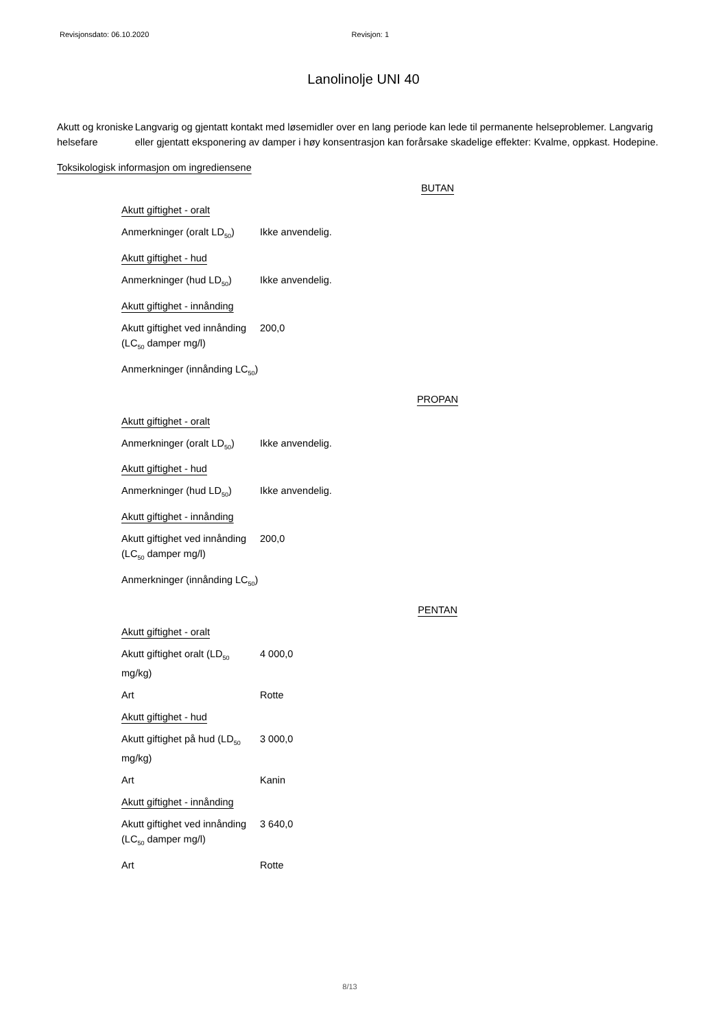Revisjonsdato: 06.10.2020 Revisjon: 1
Lanolinolje UNI 40
Akutt og kroniske helsefare
Langvarig og gjentatt kontakt med løsemidler over en lang periode kan lede til permanente helseproblemer. Langvarig eller gjentatt eksponering av damper i høy konsentrasjon kan forårsake skadelige effekter: Kvalme, oppkast. Hodepine.
Toksikologisk informasjon om ingrediensene
BUTAN
| Akutt giftighet - oralt | |
| Anmerkninger (oralt LD<sub>50</sub>) | Ikke anvendelig. |
| Akutt giftighet - hud | |
| Anmerkninger (hud LD<sub>50</sub>) | Ikke anvendelig. |
| Akutt giftighet - innånding | |
| Akutt giftighet ved innånding (LC<sub>50</sub> damper mg/l) | 200,0 |
| Anmerkninger (innånding LC<sub>50</sub>) | |
PROPAN
| Akutt giftighet - oralt | |
| Anmerkninger (oralt LD<sub>50</sub>) | Ikke anvendelig. |
| Akutt giftighet - hud | |
| Anmerkninger (hud LD<sub>50</sub>) | Ikke anvendelig. |
| Akutt giftighet - innånding | |
| Akutt giftighet ved innånding (LC<sub>50</sub> damper mg/l) | 200,0 |
| Anmerkninger (innånding LC<sub>50</sub>) | |
PENTAN
| Akutt giftighet - oralt | |
| Akutt giftighet oralt (LD<sub>50</sub> mg/kg) | 4 000,0 |
| Art | Rotte |
| Akutt giftighet - hud | |
| Akutt giftighet på hud (LD<sub>50</sub> mg/kg) | 3 000,0 |
| Art | Kanin |
| Akutt giftighet - innånding | |
| Akutt giftighet ved innånding (LC<sub>50</sub> damper mg/l) | 3 640,0 |
| Art | Rotte |
8/13